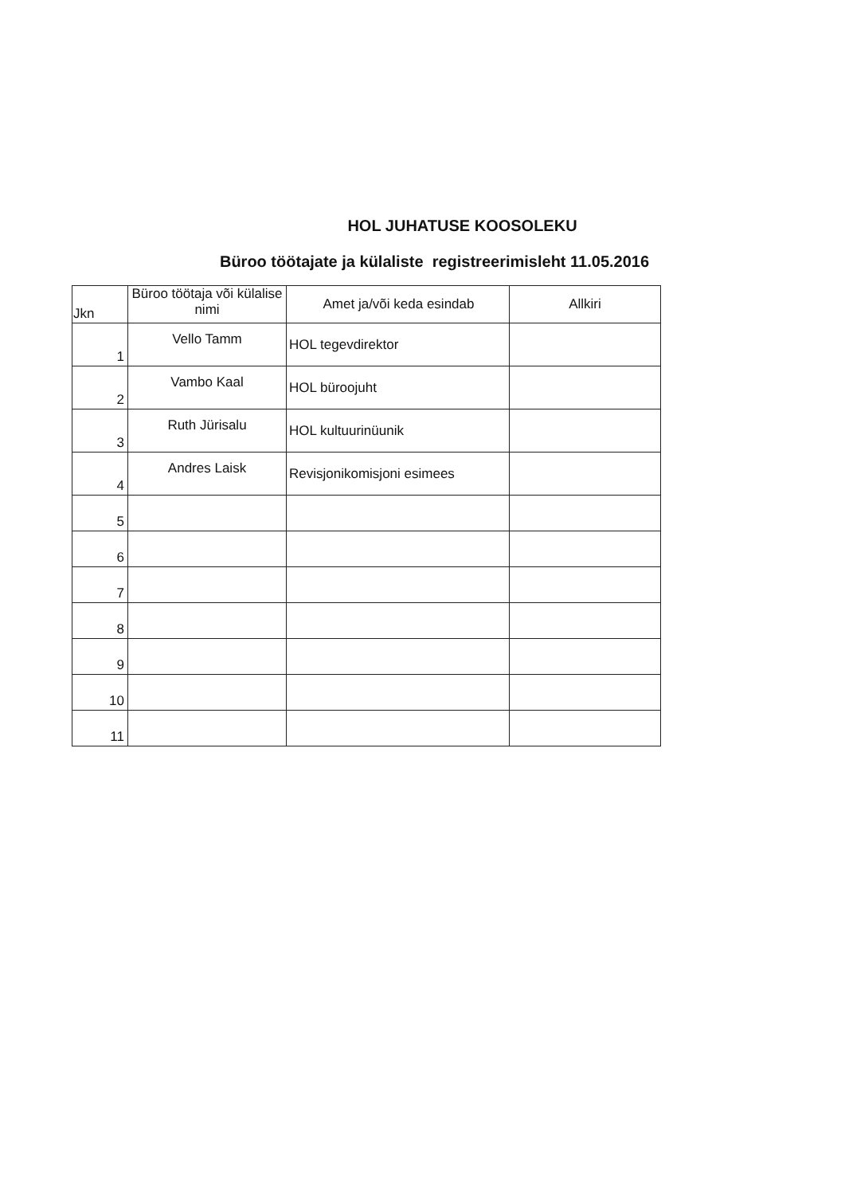HOL JUHATUSE KOOSOLEKU
Büroo töötajate ja külaliste registreerimisleht 11.05.2016
| Jkn | Büroo töötaja või külalise nimi | Amet ja/või keda esindab | Allkiri |
| --- | --- | --- | --- |
| 1 | Vello Tamm | HOL tegevdirektor | |
| 2 | Vambo Kaal | HOL büroojuht | |
| 3 | Ruth Jürisalu | HOL kultuurinüunik | |
| 4 | Andres Laisk | Revisjonikomisjoni esimees | |
| 5 | | | |
| 6 | | | |
| 7 | | | |
| 8 | | | |
| 9 | | | |
| 10 | | | |
| 11 | | | |